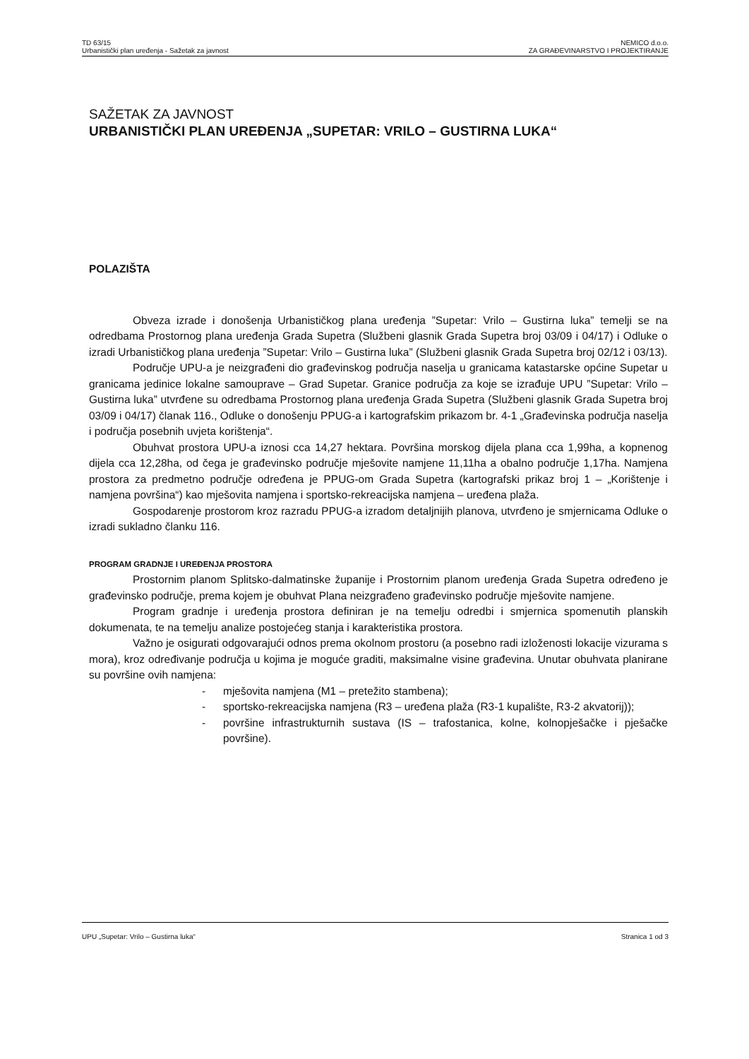TD 63/15
Urbanistički plan uređenja - Sažetak za javnost
NEMICO d.o.o.
ZA GRAĐEVINARSTVO I PROJEKTIRANJE
SAŽETAK ZA JAVNOST
URBANISTIČKI PLAN UREĐENJA „SUPETAR: VRILO – GUSTIRNA LUKA“
POLAZIŠTA
Obveza izrade i donošenja Urbanističkog plana uređenja ”Supetar: Vrilo – Gustirna luka” temelji se na odredbama Prostornog plana uređenja Grada Supetra (Službeni glasnik Grada Supetra broj 03/09 i 04/17) i Odluke o izradi Urbanističkog plana uređenja ”Supetar: Vrilo – Gustirna luka” (Službeni glasnik Grada Supetra broj 02/12 i 03/13).
Područje UPU-a je neizgrađeni dio građevinskog područja naselja u granicama katastarske općine Supetar u granicama jedinice lokalne samouprave – Grad Supetar. Granice područja za koje se izrađuje UPU ”Supetar: Vrilo – Gustirna luka” utvrđene su odredbama Prostornog plana uređenja Grada Supetra (Službeni glasnik Grada Supetra broj 03/09 i 04/17) članak 116., Odluke o donošenju PPUG-a i kartografskim prikazom br. 4-1 „Građevinska područja naselja i područja posebnih uvjeta korištenja“.
Obuhvat prostora UPU-a iznosi cca 14,27 hektara. Površina morskog dijela plana cca 1,99ha, a kopnenog dijela cca 12,28ha, od čega je građevinsko područje mješovite namjene 11,11ha a obalno područje 1,17ha. Namjena prostora za predmetno područje određena je PPUG-om Grada Supetra (kartografski prikaz broj 1 – „Korištenje i namjena površina“) kao mješovita namjena i sportsko-rekreacijska namjena – uređena plaža.
Gospodarenje prostorom kroz razradu PPUG-a izradom detaljnijih planova, utvrđeno je smjernicama Odluke o izradi sukladno članku 116.
PROGRAM GRADNJE I UREĐENJA PROSTORA
Prostornim planom Splitsko-dalmatinske županije i Prostornim planom uređenja Grada Supetra određeno je građevinsko područje, prema kojem je obuhvat Plana neizgrađeno građevinsko područje mješovite namjene.
Program gradnje i uređenja prostora definiran je na temelju odredbi i smjernica spomenutih planskih dokumenata, te na temelju analize postojećeg stanja i karakteristika prostora.
Važno je osigurati odgovarajući odnos prema okolnom prostoru (a posebno radi izloženosti lokacije vizurama s mora), kroz određivanje područja u kojima je moguće graditi, maksimalne visine građevina. Unutar obuhvata planirane su površine ovih namjena:
- mješovita namjena (M1 – pretežito stambena);
- sportsko-rekreacijska namjena (R3 – uređena plaža (R3-1 kupalište, R3-2 akvatorij));
- površine infrastrukturnih sustava (IS – trafostanica, kolne, kolnopješačke i pješačke površine).
UPU „Supetar: Vrilo – Gustirna luka“
Stranica 1 od 3